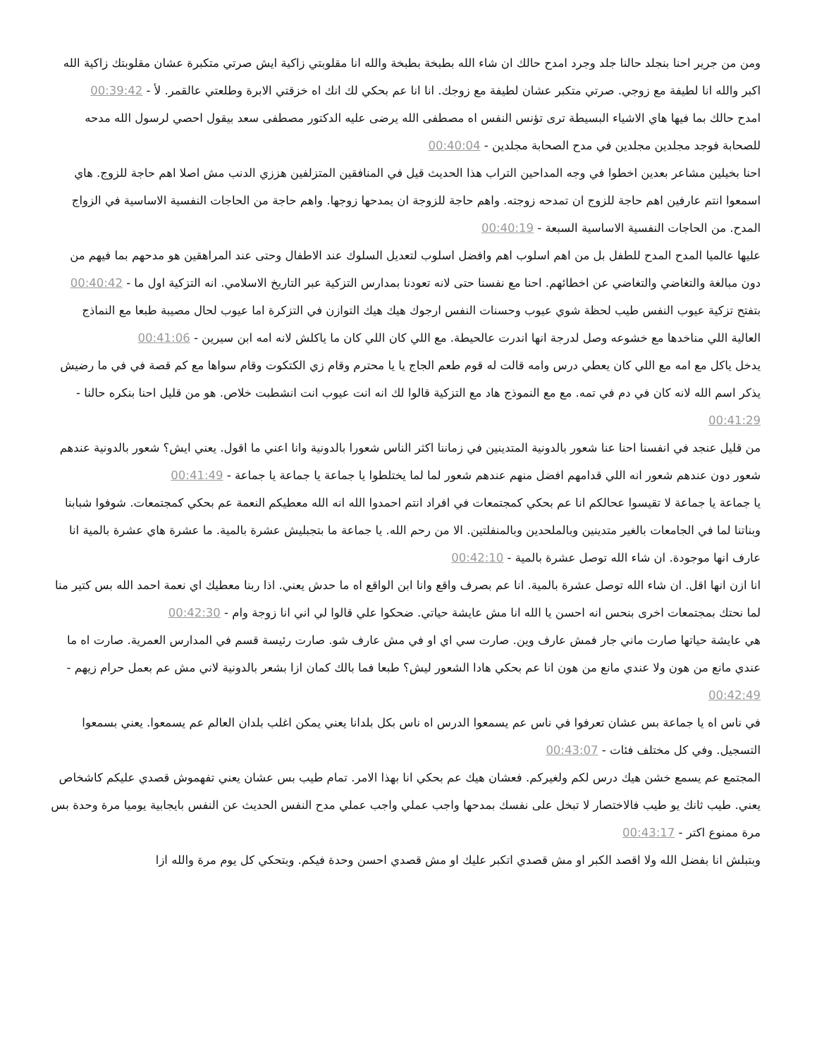ومن من جرير احنا بنجلد حالنا جلد وجرد امدح حالك ان شاء الله بطبخة بطبخة والله انا مقلوبتي زاكية ايش صرتي متكبرة عشان مقلوبتك زاكية الله اكبر والله انا لطيفة مع زوجي. صرتي متكبر عشان لطيفة مع زوجك. انا انا عم بحكي لك انك اه خزقتي الابرة وطلعتي عالقمر. لأ - 00:39:42
امدح حالك بما فيها هاي الاشياء البسيطة ترى تؤنس النفس اه مصطفى الله يرضى عليه الدكتور مصطفى سعد بيقول احصي لرسول الله مدحه للصحابة فوجد مجلدين مجلدين في مدح الصحابة مجلدين - 00:40:04
احنا بخيلين مشاعر بعدين اخطوا في وجه المداحين التراب هذا الحديث قيل في المنافقين المتزلفين هززي الدنب مش اصلا اهم حاجة للزوج. هاي اسمعوا انتم عارفين اهم حاجة للزوج ان تمدحه زوجته. واهم حاجة للزوجة ان يمدحها زوجها. واهم حاجة من الحاجات النفسية الاساسية في الزواج المدح. من الحاجات النفسية الاساسية السبعة - 00:40:19
عليها عالميا المدح المدح للطفل بل من اهم اسلوب اهم وافضل اسلوب لتعديل السلوك عند الاطفال وحتى عند المراهقين هو مدحهم بما فيهم من دون مبالغة والتغاضي والتغاضي عن اخطائهم. احنا مع نفسنا حتى لانه تعودنا بمدارس التزكية عبر التاريخ الاسلامي. انه التزكية اول ما - 00:40:42
بتفتح تزكية عيوب النفس طيب لحظة شوي عيوب وحسنات النفس ارجوك هيك هيك التوازن في التزكرة اما عيوب لحال مصيبة طبعا مع النماذج العالية اللي مناخدها مع خشوعه وصل لدرجة انها اندرت عالحيطة. مع اللي كان اللي كان ما ياكلش لانه امه ابن سيرين - 00:41:06
يدخل ياكل مع امه مع اللي كان يعطي درس وامه قالت له قوم طعم الجاج يا يا محترم وقام زي الكتكوت وقام سواها مع كم قصة في في ما رضيش يذكر اسم الله لانه كان في دم في تمه. مع مع النموذج هاد مع التزكية قالوا لك انه انت عيوب انت انشطبت خلاص. هو من قليل احنا بنكره حالنا - 00:41:29
من قليل عنجد في انفسنا احنا عنا شعور بالدونية المتدينين في زماننا اكثر الناس شعورا بالدونية وانا اعني ما اقول. يعني ايش؟ شعور بالدونية عندهم شعور دون عندهم شعور انه اللي قدامهم افضل منهم عندهم شعور لما لما يختلطوا يا جماعة يا جماعة يا جماعة - 00:41:49
يا جماعة يا جماعة لا تقيسوا عحالكم انا عم بحكي كمجتمعات في افراد انتم احمدوا الله انه الله معطيكم النعمة عم بحكي كمجتمعات. شوفوا شبابنا وبناتنا لما في الجامعات بالغير متدينين وبالملحدين وبالمنفلتين. الا من رحم الله. يا جماعة ما بتجبليش عشرة بالمية. ما عشرة هاي عشرة بالمية انا عارف انها موجودة. ان شاء الله توصل عشرة بالمية - 00:42:10
انا ازن انها اقل. ان شاء الله توصل عشرة بالمية. انا عم بصرف واقع وانا ابن الواقع اه ما حدش يعني. اذا ربنا معطيك اي نعمة احمد الله بس كتير منا لما نحتك بمجتمعات اخرى بنحس انه احسن يا الله انا مش عايشة حياتي. ضحكوا علي قالوا لي اني انا زوجة وام - 00:42:30
هي عايشة حياتها صارت ماني جار فمش عارف وين. صارت سي اي او في مش عارف شو. صارت رئيسة قسم في المدارس العمرية. صارت اه ما عندي مانع من هون ولا عندي مانع من هون انا عم بحكي هادا الشعور ليش؟ طبعا فما بالك كمان ازا بشعر بالدونية لاني مش عم بعمل حرام زيهم - 00:42:49
في ناس اه يا جماعة بس عشان تعرفوا في ناس عم يسمعوا الدرس اه ناس بكل بلدانا يعني يمكن اغلب بلدان العالم عم يسمعوا. يعني بسمعوا التسجيل. وفي كل مختلف فئات - 00:43:07
المجتمع عم يسمع خشن هيك درس لكم ولغيركم. فعشان هيك عم بحكي انا بهذا الامر. تمام طيب بس عشان يعني تفهموش قصدي عليكم كاشخاص يعني. طيب ثانك يو طيب فالاختصار لا تبخل على نفسك بمدحها واجب عملي واجب عملي مدح النفس الحديث عن النفس بايجابية يوميا مرة وحدة بس مرة ممنوع اكتر - 00:43:17
وبتبلش انا بفضل الله ولا اقصد الكبر او مش قصدي اتكبر عليك او مش قصدي احسن وحدة فيكم. وبتحكي كل يوم مرة والله ازا